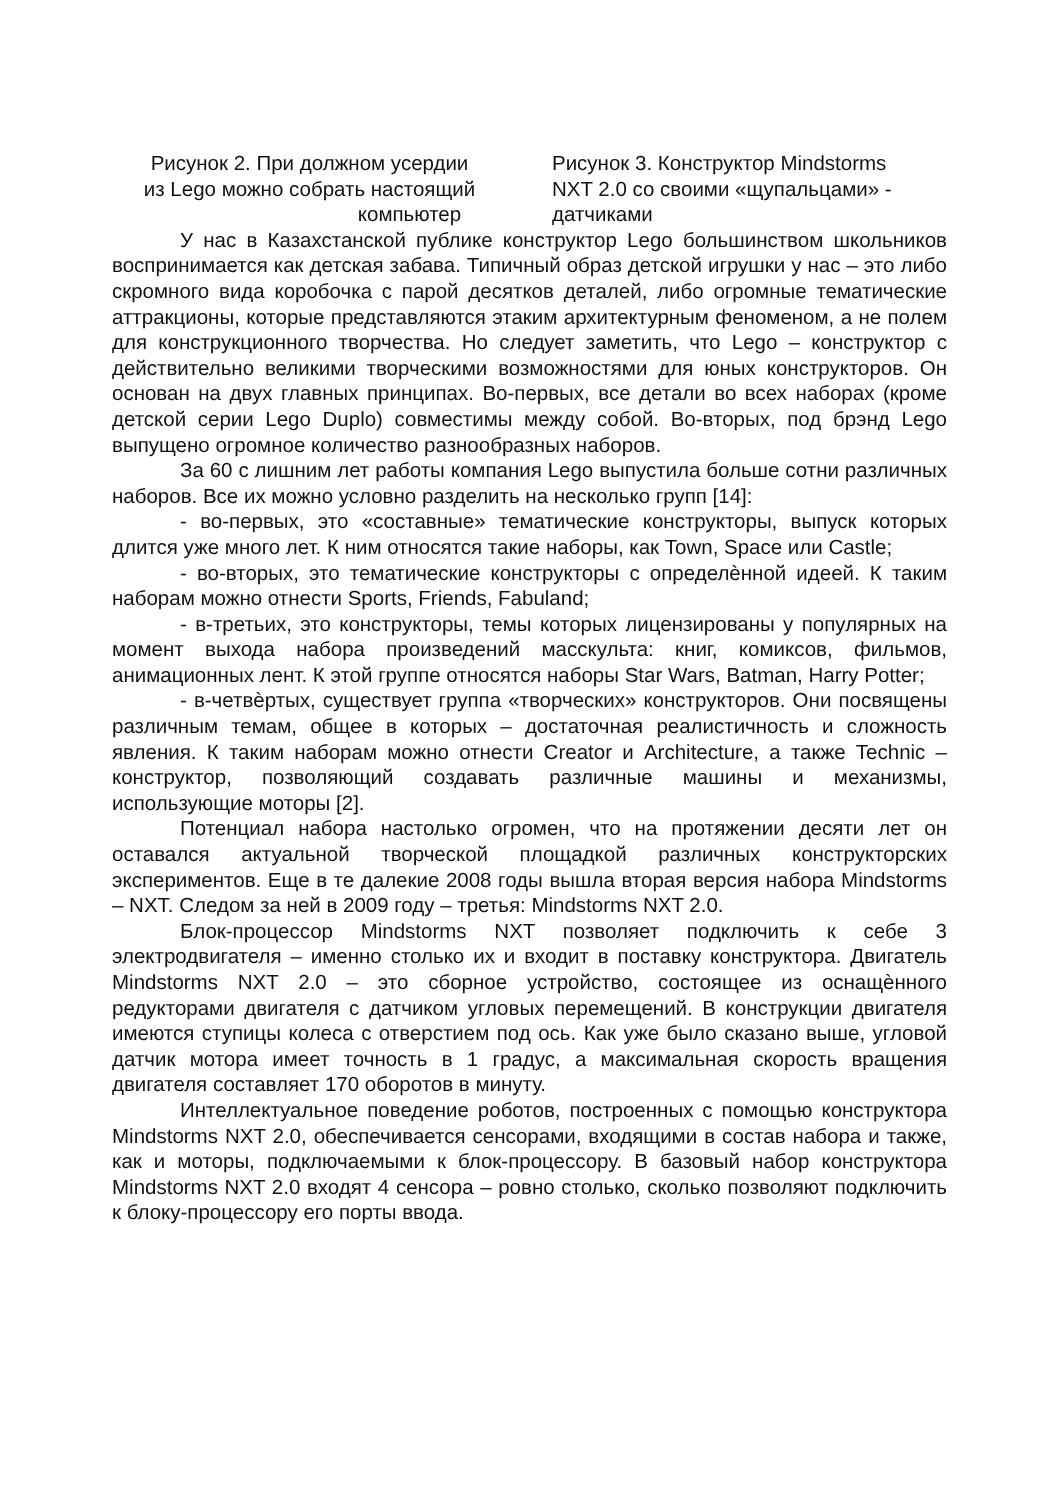Рисунок 2. При должном усердии
из Lego можно собрать настоящий
компьютер
Рисунок 3. Конструктор Mindstorms
NXT 2.0 со своими «щупальцами» -
датчиками
У нас в Казахстанской публике конструктор Lego большинством школьников воспринимается как детская забава. Типичный образ детской игрушки у нас – это либо скромного вида коробочка с парой десятков деталей, либо огромные тематические аттракционы, которые представляются этаким архитектурным феноменом, а не полем для конструкционного творчества. Но следует заметить, что Lego – конструктор с действительно великими творческими возможностями для юных конструкторов. Он основан на двух главных принципах. Во-первых, все детали во всех наборах (кроме детской серии Lego Duplo) совместимы между собой. Во-вторых, под брэнд Lego выпущено огромное количество разнообразных наборов.
За 60 с лишним лет работы компания Lego выпустила больше сотни различных наборов. Все их можно условно разделить на несколько групп [14]:
- во-первых, это «составные» тематические конструкторы, выпуск которых длится уже много лет. К ним относятся такие наборы, как Town, Space или Castle;
- во-вторых, это тематические конструкторы с определѐнной идеей. К таким наборам можно отнести Sports, Friends, Fabuland;
- в-третьих, это конструкторы, темы которых лицензированы у популярных на момент выхода набора произведений масскульта: книг, комиксов, фильмов, анимационных лент. К этой группе относятся наборы Star Wars, Batman, Harry Potter;
- в-четвѐртых, существует группа «творческих» конструкторов. Они посвящены различным темам, общее в которых – достаточная реалистичность и сложность явления. К таким наборам можно отнести Creator и Architecture, а также Technic – конструктор, позволяющий создавать различные машины и механизмы, использующие моторы [2].
Потенциал набора настолько огромен, что на протяжении десяти лет он оставался актуальной творческой площадкой различных конструкторских экспериментов. Еще в те далекие 2008 годы вышла вторая версия набора Mindstorms – NXT. Следом за ней в 2009 году – третья: Mindstorms NXT 2.0.
Блок-процессор Mindstorms NXT позволяет подключить к себе 3 электродвигателя – именно столько их и входит в поставку конструктора. Двигатель Mindstorms NXT 2.0 – это сборное устройство, состоящее из оснащѐнного редукторами двигателя с датчиком угловых перемещений. В конструкции двигателя имеются ступицы колеса с отверстием под ось. Как уже было сказано выше, угловой датчик мотора имеет точность в 1 градус, а максимальная скорость вращения двигателя составляет 170 оборотов в минуту.
Интеллектуальное поведение роботов, построенных с помощью конструктора Mindstorms NXT 2.0, обеспечивается сенсорами, входящими в состав набора и также, как и моторы, подключаемыми к блок-процессору. В базовый набор конструктора Mindstorms NXT 2.0 входят 4 сенсора – ровно столько, сколько позволяют подключить к блоку-процессору его порты ввода.